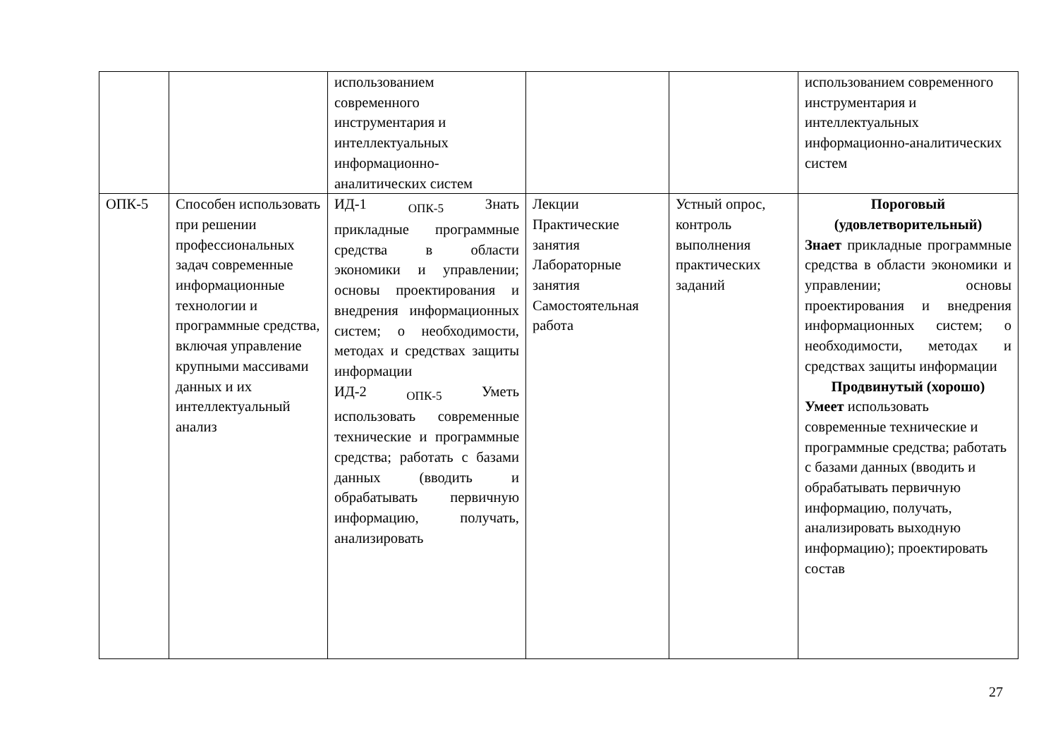| | | использованием современного инструментария и интеллектуальных информационно-аналитических систем | | | использованием современного инструментария и интеллектуальных информационно-аналитических систем |
| ОПК-5 | Способен использовать при решении профессиональных задач современные информационные технологии и программные средства, включая управление крупными массивами данных и их интеллектуальный анализ | ИД-1 <sub>ОПК-5</sub> Знать прикладные программные средства в области экономики и управлении; основы проектирования и внедрения информационных систем; о необходимости, методах и средствах защиты информации ИД-2 <sub>ОПК-5</sub> Уметь использовать современные технические и программные средства; работать с базами данных (вводить и обрабатывать первичную информацию, получать, анализировать | Лекции Практические занятия Лабораторные занятия Самостоятельная работа | Устный опрос, контроль выполнения практических заданий | Пороговый (удовлетворительный) Знает прикладные программные средства в области экономики и управлении; основы проектирования и внедрения информационных систем; о необходимости, методах и средствах защиты информации Продвинутый (хорошо) Умеет использовать современные технические и программные средства; работать с базами данных (вводить и обрабатывать первичную информацию, получать, анализировать выходную информацию); проектировать состав |
27